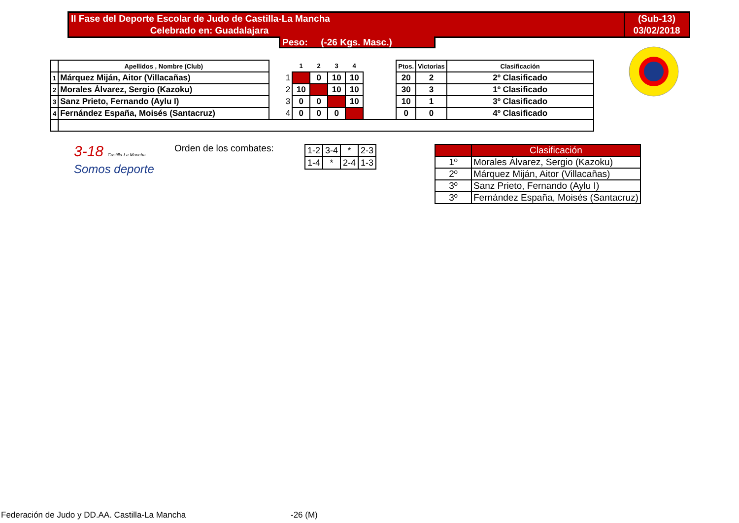II Fase del Deporte Escolar de Judo de Castilla-La Mancha (Sub-13)
Celebrado en: Guadalajara 03/02/2018
Peso: (-26 Kgs. Masc.)
| | Apellidos , Nombre (Club) | | 1 | 2 | 3 | 4 | | Ptos. | Victorias | Clasificación |
| --- | --- | --- | --- | --- | --- | --- | --- | --- | --- | --- |
| 1 | Márquez Miján, Aitor (Villacañas) | 1 | | 0 | 10 | 10 | | 20 | 2 | 2º Clasificado |
| 2 | Morales Álvarez, Sergio (Kazoku) | 2 | 10 | | 10 | 10 | | 30 | 3 | 1º Clasificado |
| 3 | Sanz Prieto, Fernando (Aylu I) | 3 | 0 | 0 | | 10 | | 10 | 1 | 3º Clasificado |
| 4 | Fernández España, Moisés (Santacruz) | 4 | 0 | 0 | 0 | | | 0 | 0 | 4º Clasificado |
3-18 Castilla-La Mancha
Somos deporte
Orden de los combates:
| 1-2 | 3-4 | * | 2-3 |
| 1-4 | * | 2-4 | 1-3 |
| | Clasificación |
| 1º | Morales Álvarez, Sergio (Kazoku) |
| 2º | Márquez Miján, Aitor (Villacañas) |
| 3º | Sanz Prieto, Fernando (Aylu I) |
| 3º | Fernández España, Moisés (Santacruz) |
Federación de Judo y DD.AA. Castilla-La Mancha
-26 (M)